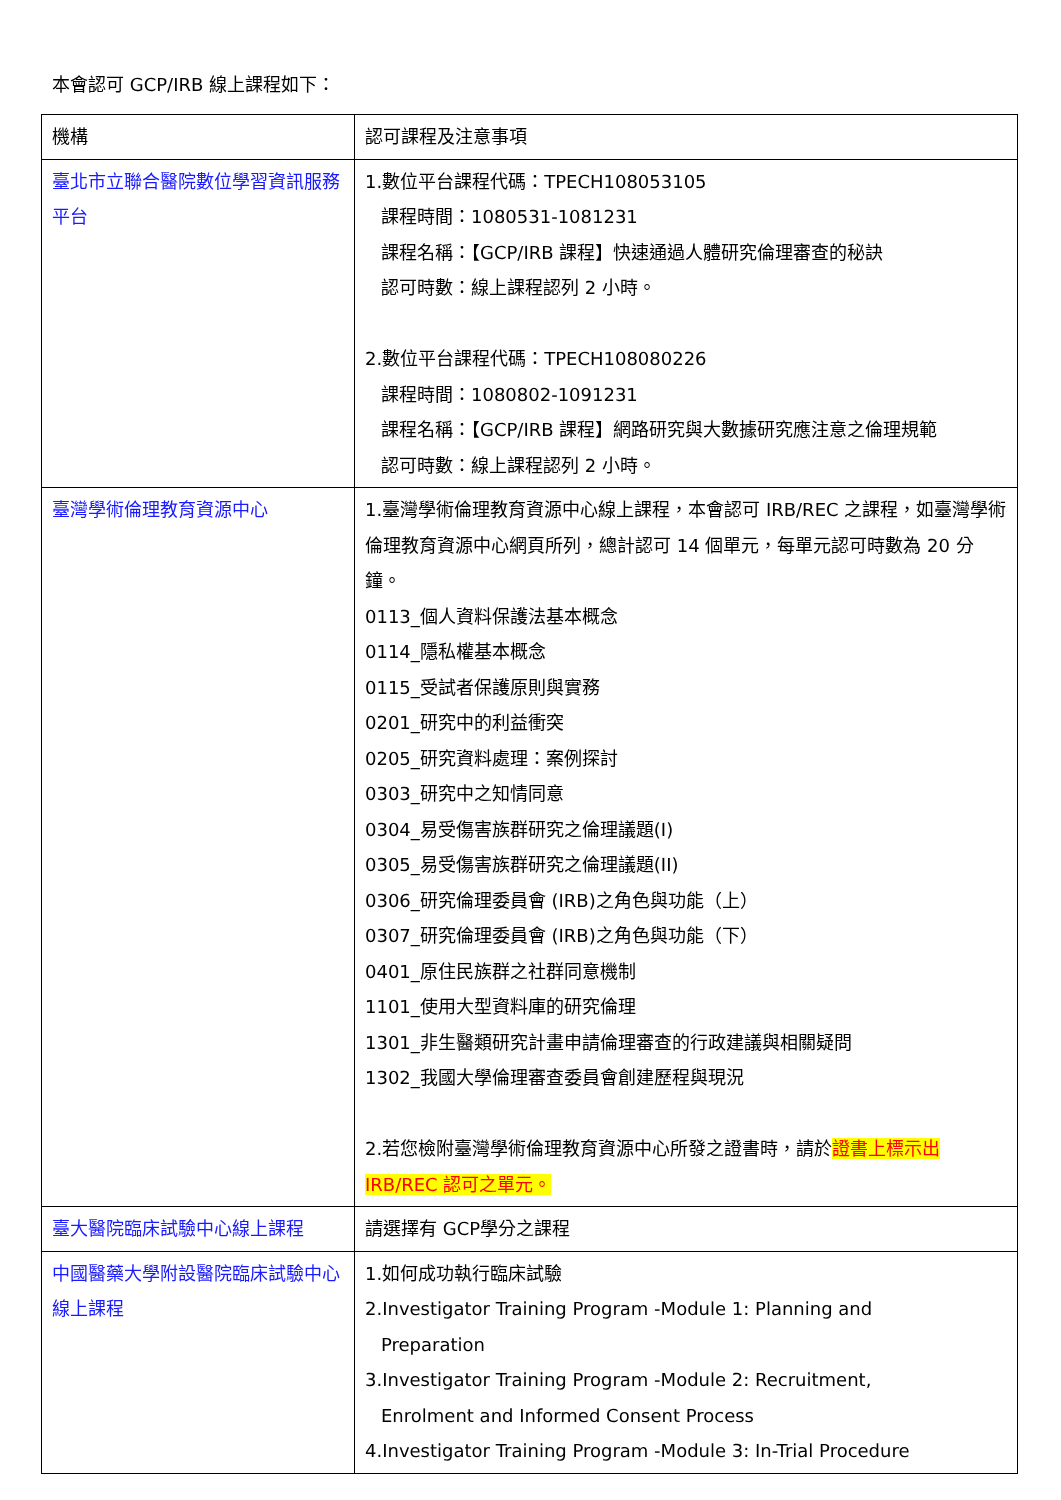本會認可 GCP/IRB 線上課程如下：
| 機構 | 認可課程及注意事項 |
| 臺北市立聯合醫院數位學習資訊服務平台 | 1.數位平台課程代碼：TPECH108053105 課程時間：1080531-1081231 課程名稱：【GCP/IRB 課程】快速通過人體研究倫理審查的秘訣 認可時數：線上課程認列 2 小時。 2.數位平台課程代碼：TPECH108080226 課程時間：1080802-1091231 課程名稱：【GCP/IRB 課程】網路研究與大數據研究應注意之倫理規範 認可時數：線上課程認列 2 小時。 |
| 臺灣學術倫理教育資源中心 | 1.臺灣學術倫理教育資源中心線上課程，本會認可 IRB/REC 之課程，如臺灣學術倫理教育資源中心網頁所列，總計認可 14 個單元，每單元認可時數為 20 分鐘。 0113_個人資料保護法基本概念 0114_隱私權基本概念 0115_受試者保護原則與實務 0201_研究中的利益衝突 0205_研究資料處理：案例探討 0303_研究中之知情同意 0304_易受傷害族群研究之倫理議題(I) 0305_易受傷害族群研究之倫理議題(II) 0306_研究倫理委員會 (IRB)之角色與功能（上） 0307_研究倫理委員會 (IRB)之角色與功能（下） 0401_原住民族群之社群同意機制 1101_使用大型資料庫的研究倫理 1301_非生醫類研究計畫申請倫理審查的行政建議與相關疑問 1302_我國大學倫理審查委員會創建歷程與現況 2.若您檢附臺灣學術倫理教育資源中心所發之證書時，請於 證書上標示出IRB/REC 認可之單元。 |
| 臺大醫院臨床試驗中心線上課程 | 請選擇有 GCP學分之課程 |
| 中國醫藥大學附設醫院臨床試驗中心線上課程 | 1.如何成功執行臨床試驗 2.Investigator Training Program -Module 1: Planning and Preparation 3.Investigator Training Program -Module 2: Recruitment, Enrolment and Informed Consent Process 4.Investigator Training Program -Module 3: In-Trial Procedure |